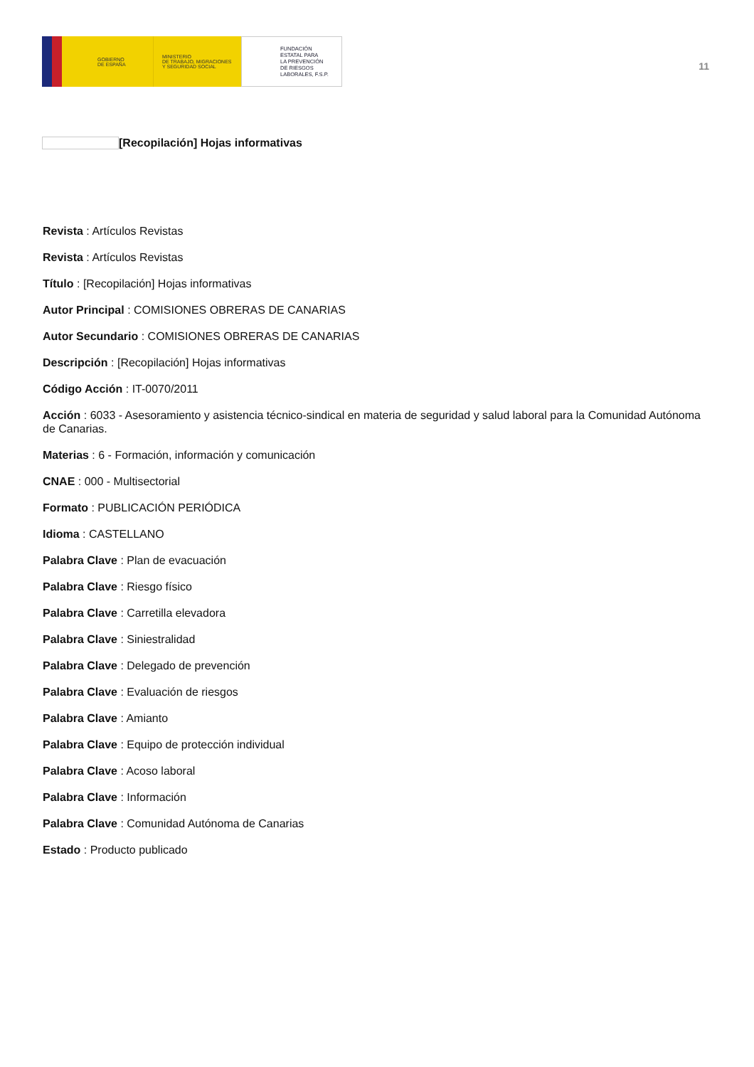GOBIERNO
DE ESPAÑA
MINISTERIO
DE TRABAJO, MIGRACIONES
Y SEGURIDAD SOCIAL
FUNDACIÓN
ESTATAL PARA
LA PREVENCIÓN
DE RIESGOS
LABORALES, F.S.P.
11
[Recopilación] Hojas informativas
Revista : Artículos Revistas
Revista : Artículos Revistas
Título : [Recopilación] Hojas informativas
Autor Principal : COMISIONES OBRERAS DE CANARIAS
Autor Secundario : COMISIONES OBRERAS DE CANARIAS
Descripción : [Recopilación] Hojas informativas
Código Acción : IT-0070/2011
Acción : 6033 - Asesoramiento y asistencia técnico-sindical en materia de seguridad y salud laboral para la Comunidad Autónoma de Canarias.
Materias : 6 - Formación, información y comunicación
CNAE : 000 - Multisectorial
Formato : PUBLICACIÓN PERIÓDICA
Idioma : CASTELLANO
Palabra Clave : Plan de evacuación
Palabra Clave : Riesgo físico
Palabra Clave : Carretilla elevadora
Palabra Clave : Siniestralidad
Palabra Clave : Delegado de prevención
Palabra Clave : Evaluación de riesgos
Palabra Clave : Amianto
Palabra Clave : Equipo de protección individual
Palabra Clave : Acoso laboral
Palabra Clave : Información
Palabra Clave : Comunidad Autónoma de Canarias
Estado : Producto publicado